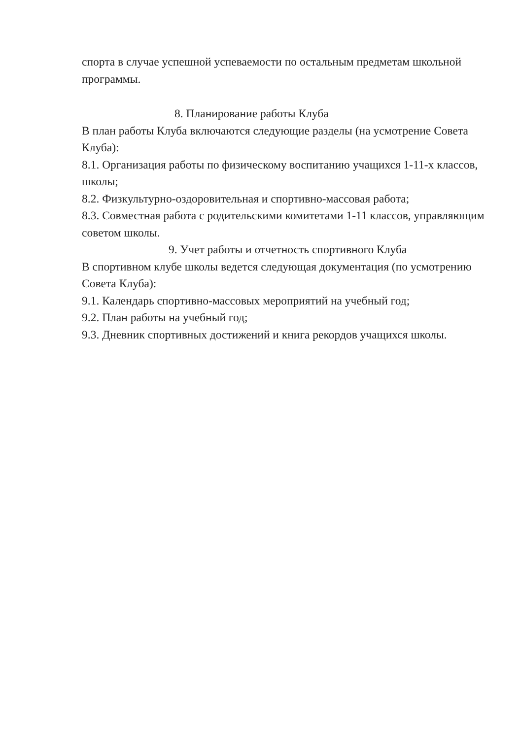спорта в случае успешной успеваемости по остальным предметам школьной программы.
8. Планирование работы Клуба
В план работы Клуба включаются следующие разделы (на усмотрение Совета Клуба):
8.1. Организация работы по физическому воспитанию учащихся 1-11-х классов, школы;
8.2. Физкультурно-оздоровительная и спортивно-массовая работа;
8.3. Совместная работа с родительскими комитетами 1-11 классов, управляющим советом школы.
9. Учет работы и отчетность спортивного Клуба
В спортивном клубе школы ведется следующая документация (по усмотрению Совета Клуба):
9.1. Календарь спортивно-массовых мероприятий на учебный год;
9.2. План работы на учебный год;
9.3. Дневник спортивных достижений и книга рекордов учащихся школы.